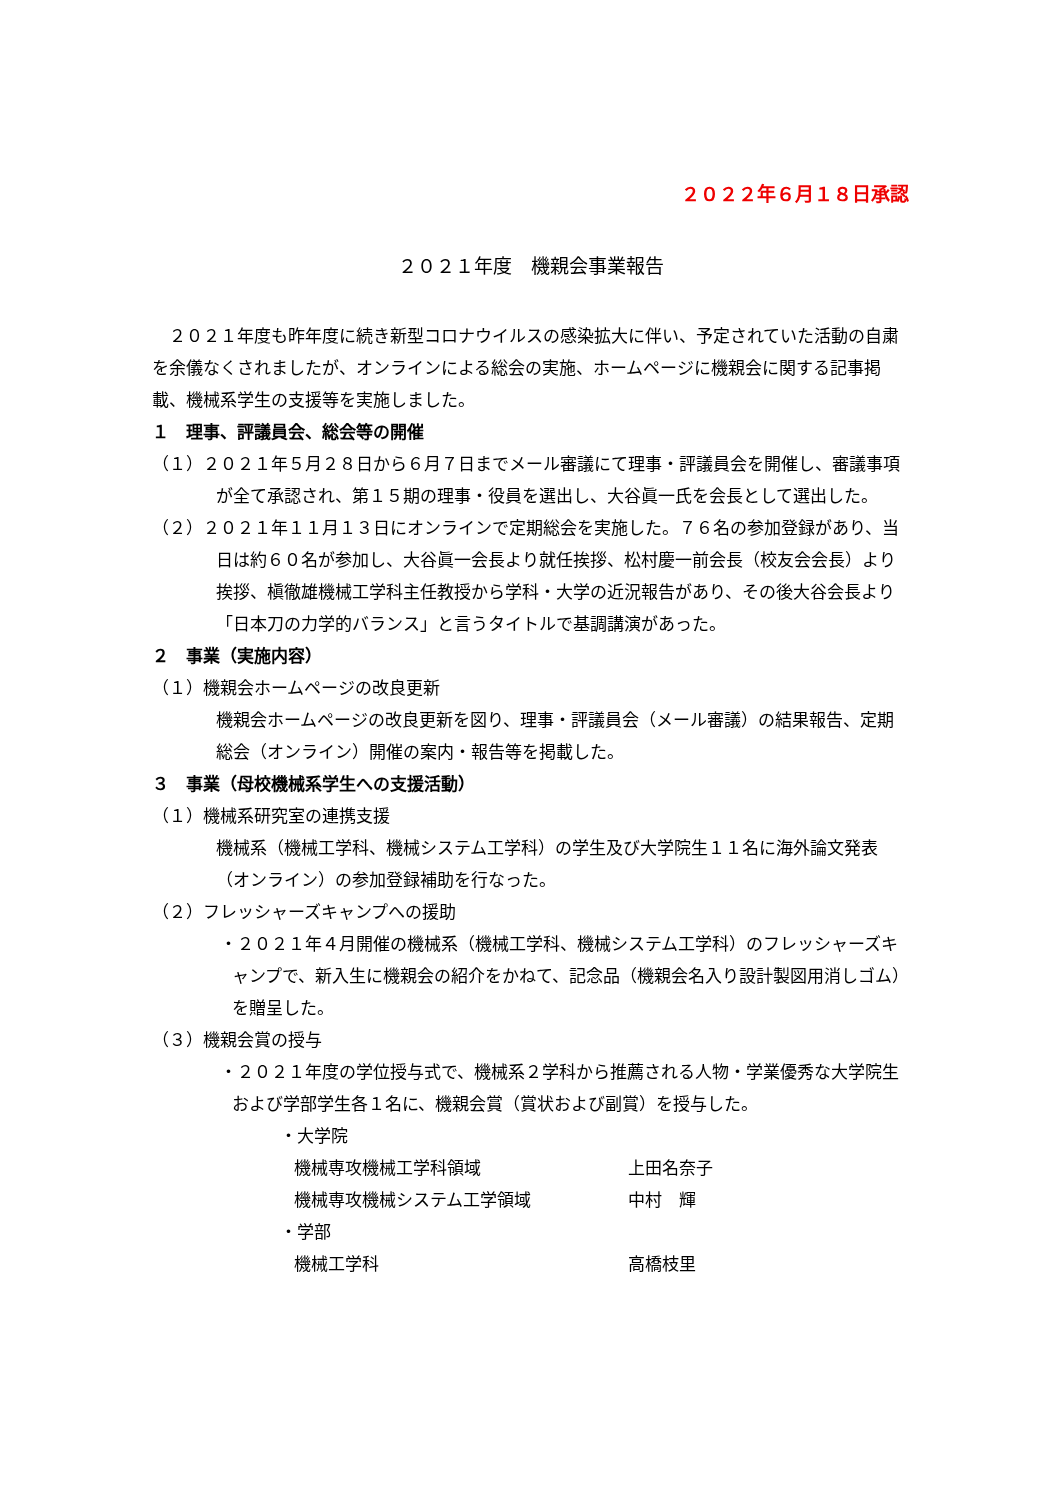２０２２年６月１８日承認
２０２１年度　機親会事業報告
　２０２１年度も昨年度に続き新型コロナウイルスの感染拡大に伴い、予定されていた活動の自粛を余儀なくされましたが、オンラインによる総会の実施、ホームページに機親会に関する記事掲載、機械系学生の支援等を実施しました。
１　理事、評議員会、総会等の開催
（１）２０２１年５月２８日から６月７日までメール審議にて理事・評議員会を開催し、審議事項が全て承認され、第１５期の理事・役員を選出し、大谷眞一氏を会長として選出した。
（２）２０２１年１１月１３日にオンラインで定期総会を実施した。７６名の参加登録があり、当日は約６０名が参加し、大谷眞一会長より就任挨拶、松村慶一前会長（校友会会長）より挨拶、槇徹雄機械工学科主任教授から学科・大学の近況報告があり、その後大谷会長より「日本刀の力学的バランス」と言うタイトルで基調講演があった。
２　事業（実施内容）
（１）機親会ホームページの改良更新
機親会ホームページの改良更新を図り、理事・評議員会（メール審議）の結果報告、定期総会（オンライン）開催の案内・報告等を掲載した。
３　事業（母校機械系学生への支援活動）
（１）機械系研究室の連携支援
機械系（機械工学科、機械システム工学科）の学生及び大学院生１１名に海外論文発表（オンライン）の参加登録補助を行なった。
（２）フレッシャーズキャンプへの援助
・２０２１年４月開催の機械系（機械工学科、機械システム工学科）のフレッシャーズキャンプで、新入生に機親会の紹介をかねて、記念品（機親会名入り設計製図用消しゴム）を贈呈した。
（３）機親会賞の授与
・２０２１年度の学位授与式で、機械系２学科から推薦される人物・学業優秀な大学院生および学部学生各１名に、機親会賞（賞状および副賞）を授与した。
・大学院
機械専攻機械工学科領域 上田名奈子
機械専攻機械システム工学領域 中村　輝
・学部
機械工学科 高橋枝里